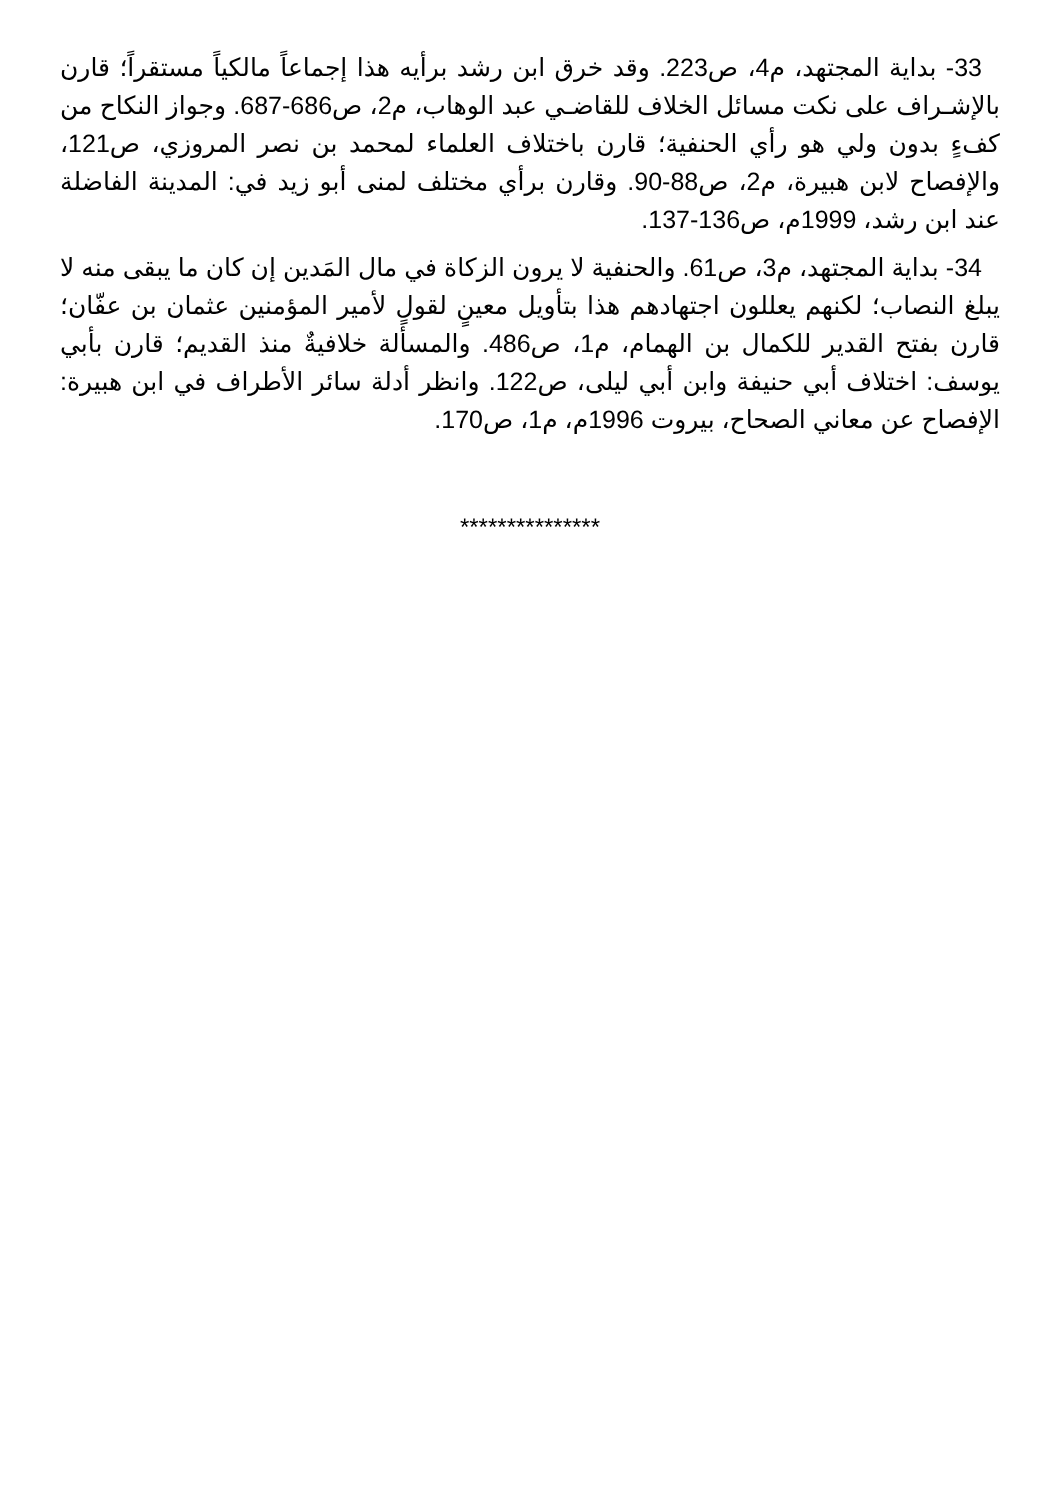33- بداية المجتهد، م4، ص223. وقد خرق ابن رشد برأيه هذا إجماعاً مالكياً مستقراً؛ قارن بالإشـراف على نكت مسائل الخلاف للقاضـي عبد الوهاب، م2، ص686-687. وجواز النكاح من كفءٍ بدون ولي هو رأي الحنفية؛ قارن باختلاف العلماء لمحمد بن نصر المروزي، ص121، والإفصاح لابن هبيرة، م2، ص88-90. وقارن برأي مختلف لمنى أبو زيد في: المدينة الفاضلة عند ابن رشد، 1999م، ص136-137.
34- بداية المجتهد، م3، ص61. والحنفية لا يرون الزكاة في مال المَدين إن كان ما يبقى منه لا يبلغ النصاب؛ لكنهم يعللون اجتهادهم هذا بتأويل معينٍ لقولٍ لأمير المؤمنين عثمان بن عفّان؛ قارن بفتح القدير للكمال بن الهمام، م1، ص486. والمسألة خلافيةٌ منذ القديم؛ قارن بأبي يوسف: اختلاف أبي حنيفة وابن أبي ليلى، ص122. وانظر أدلة سائر الأطراف في ابن هبيرة: الإفصاح عن معاني الصحاح، بيروت 1996م، م1، ص170.
***************